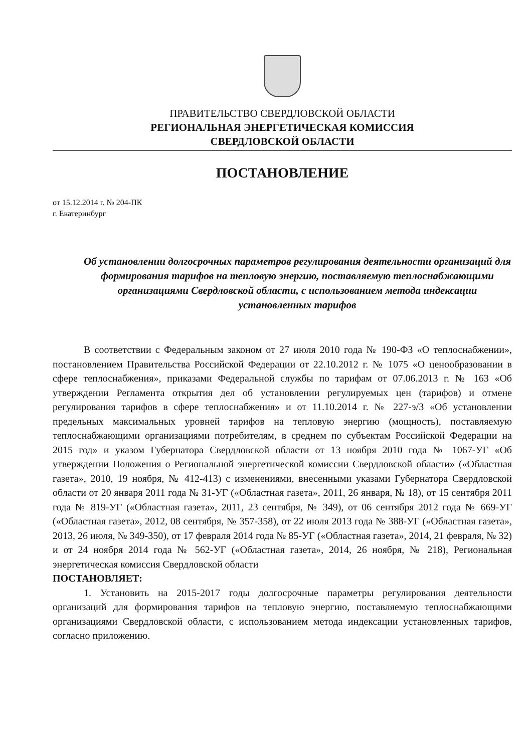ПРАВИТЕЛЬСТВО СВЕРДЛОВСКОЙ ОБЛАСТИ
РЕГИОНАЛЬНАЯ ЭНЕРГЕТИЧЕСКАЯ КОМИССИЯ
СВЕРДЛОВСКОЙ ОБЛАСТИ
ПОСТАНОВЛЕНИЕ
от 15.12.2014 г. № 204-ПК
г. Екатеринбург
Об установлении долгосрочных параметров регулирования деятельности организаций для формирования тарифов на тепловую энергию, поставляемую теплоснабжающими организациями Свердловской области, с использованием метода индексации установленных тарифов
В соответствии с Федеральным законом от 27 июля 2010 года № 190-ФЗ «О теплоснабжении», постановлением Правительства Российской Федерации от 22.10.2012 г. № 1075 «О ценообразовании в сфере теплоснабжения», приказами Федеральной службы по тарифам от 07.06.2013 г. № 163 «Об утверждении Регламента открытия дел об установлении регулируемых цен (тарифов) и отмене регулирования тарифов в сфере теплоснабжения» и от 11.10.2014 г. № 227-э/3 «Об установлении предельных максимальных уровней тарифов на тепловую энергию (мощность), поставляемую теплоснабжающими организациями потребителям, в среднем по субъектам Российской Федерации на 2015 год» и указом Губернатора Свердловской области от 13 ноября 2010 года № 1067-УГ «Об утверждении Положения о Региональной энергетической комиссии Свердловской области» («Областная газета», 2010, 19 ноября, № 412-413) с изменениями, внесенными указами Губернатора Свердловской области от 20 января 2011 года № 31-УГ («Областная газета», 2011, 26 января, № 18), от 15 сентября 2011 года № 819-УГ («Областная газета», 2011, 23 сентября, № 349), от 06 сентября 2012 года № 669-УГ («Областная газета», 2012, 08 сентября, № 357-358), от 22 июля 2013 года № 388-УГ («Областная газета», 2013, 26 июля, № 349-350), от 17 февраля 2014 года № 85-УГ («Областная газета», 2014, 21 февраля, № 32) и от 24 ноября 2014 года № 562-УГ («Областная газета», 2014, 26 ноября, № 218), Региональная энергетическая комиссия Свердловской области
ПОСТАНОВЛЯЕТ:
1. Установить на 2015-2017 годы долгосрочные параметры регулирования деятельности организаций для формирования тарифов на тепловую энергию, поставляемую теплоснабжающими организациями Свердловской области, с использованием метода индексации установленных тарифов, согласно приложению.